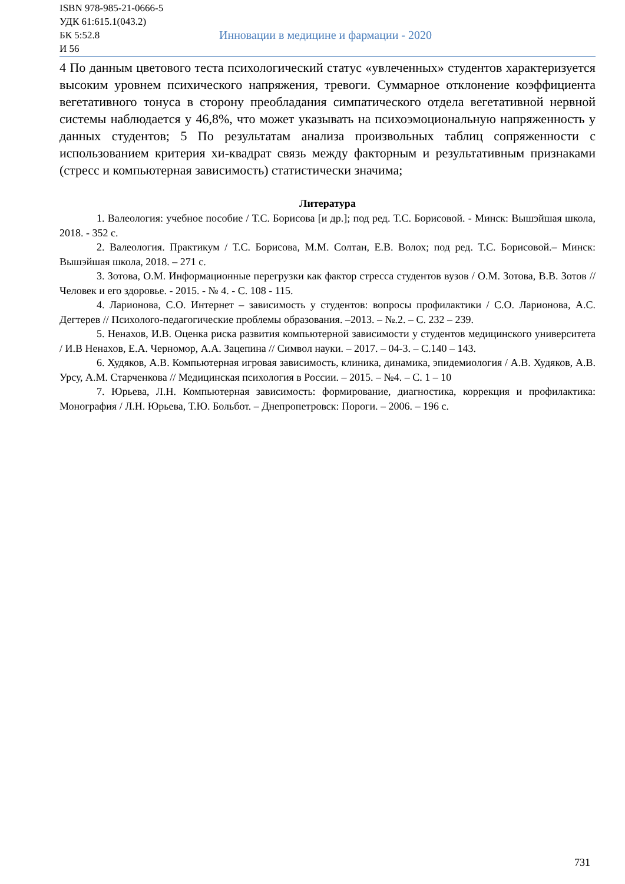ISBN 978-985-21-0666-5
УДК 61:615.1(043.2)
БК 5:52.8
И 56
Инновации в медицине и фармации - 2020
4 По данным цветового теста психологический статус «увлеченных» студентов характеризуется высоким уровнем психического напряжения, тревоги. Суммарное отклонение коэффициента вегетативного тонуса в сторону преобладания симпатического отдела вегетативной нервной системы наблюдается у 46,8%, что может указывать на психоэмоциональную напряженность у данных студентов; 5 По результатам анализа произвольных таблиц сопряженности с использованием критерия хи-квадрат связь между факторным и результативным признаками (стресс и компьютерная зависимость) статистически значима;
Литература
1. Валеология: учебное пособие / Т.С. Борисова [и др.]; под ред. Т.С. Борисовой. - Минск: Вышэйшая школа, 2018. - 352 с.
2. Валеология. Практикум / Т.С. Борисова, М.М. Солтан, Е.В. Волох; под ред. Т.С. Борисовой.– Минск: Вышэйшая школа, 2018. – 271 с.
3. Зотова, О.М. Информационные перегрузки как фактор стресса студентов вузов / О.М. Зотова, В.В. Зотов // Человек и его здоровье. - 2015. - № 4. - С. 108 - 115.
4. Ларионова, С.О. Интернет – зависимость у студентов: вопросы профилактики / С.О. Ларионова, А.С. Дегтерев // Психолого-педагогические проблемы образования. –2013. – №.2. – С. 232 – 239.
5. Ненахов, И.В. Оценка риска развития компьютерной зависимости у студентов медицинского университета / И.В Ненахов, Е.А. Черномор, А.А. Зацепина // Символ науки. – 2017. – 04-3. – С.140 – 143.
6. Худяков, А.В. Компьютерная игровая зависимость, клиника, динамика, эпидемиология / А.В. Худяков, А.В. Урсу, А.М. Старченкова // Медицинская психология в России. – 2015. – №4. – С. 1 – 10
7. Юрьева, Л.Н. Компьютерная зависимость: формирование, диагностика, коррекция и профилактика: Монография / Л.Н. Юрьева, Т.Ю. Больбот. – Днепропетровск: Пороги. – 2006. – 196 с.
731